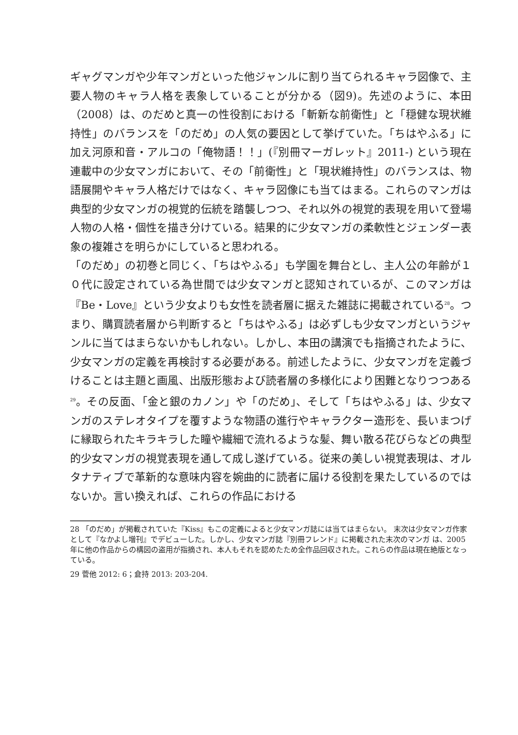ギャグマンガや少年マンガといった他ジャンルに割り当てられるキャラ図像で、主要人物のキャラ人格を表象していることが分かる（図9)。先述のように、本田（2008）は、のだめと真一の性役割における「斬新な前衛性」と「穏健な現状維持性」のバランスを「のだめ」の人気の要因として挙げていた。「ちはやふる」に加え河原和音・アルコの「俺物語！！」(『別冊マーガレット』2011-) という現在連載中の少女マンガにおいて、その「前衛性」と「現状維持性」のバランスは、物語展開やキャラ人格だけではなく、キャラ図像にも当てはまる。これらのマンガは典型的少女マンガの視覚的伝統を踏襲しつつ、それ以外の視覚的表現を用いて登場人物の人格・個性を描き分けている。結果的に少女マンガの柔軟性とジェンダー表象の複雑さを明らかにしていると思われる。
「のだめ」の初巻と同じく、「ちはやふる」も学園を舞台とし、主人公の年齢が１０代に設定されている為世間では少女マンガと認知されているが、このマンガは『Be・Love』という少女よりも女性を読者層に据えた雑誌に掲載されている<sup>28</sup>。つまり、購買読者層から判断すると「ちはやふる」は必ずしも少女マンガというジャンルに当てはまらないかもしれない。しかし、本田の講演でも指摘されたように、少女マンガの定義を再検討する必要がある。前述したように、少女マンガを定義づけることは主題と画風、出版形態および読者層の多様化により困難となりつつある<sup>29</sup>。その反面、「金と銀のカノン」や「のだめ」、そして「ちはやふる」は、少女マンガのステレオタイプを覆すような物語の進行やキャラクター造形を、長いまつげに縁取られたキラキラした瞳や繊細で流れるような髪、舞い散る花びらなどの典型的少女マンガの視覚表現を通して成し遂げている。従来の美しい視覚表現は、オルタナティブで革新的な意味内容を婉曲的に読者に届ける役割を果たしているのではないか。言い換えれば、これらの作品における
28 「のだめ」が掲載されていた『Kiss』もこの定義によると少女マンガ誌には当てはまらない。 末次は少女マンガ作家として『なかよし増刊』でデビューした。しかし、少女マンガ誌『別冊フレンド』に掲載された末次のマンガ は、2005 年に他の作品からの構図の盗用が指摘され、本人もそれを認めたため全作品回収された。これらの作品は現在絶版となっている。
29 菅他 2012: 6；倉持 2013: 203-204.